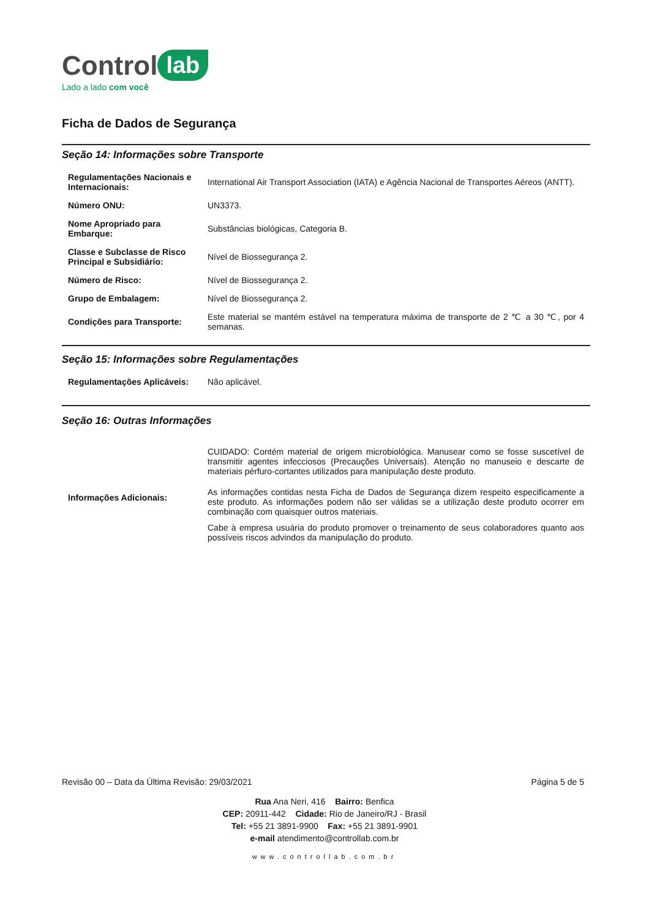Control lab
Lado a lado com você
Ficha de Dados de Segurança
Seção 14: Informações sobre Transporte
| Regulamentações Nacionais e Internacionais: | International Air Transport Association (IATA) e Agência Nacional de Transportes Aéreos (ANTT). |
| Número ONU: | UN3373. |
| Nome Apropriado para Embarque: | Substâncias biológicas, Categoria B. |
| Classe e Subclasse de Risco Principal e Subsidiário: | Nível de Biossegurança 2. |
| Número de Risco: | Nível de Biossegurança 2. |
| Grupo de Embalagem: | Nível de Biossegurança 2. |
| Condições para Transporte: | Este material se mantém estável na temperatura máxima de transporte de 2 ℃ a 30 ℃, por 4 semanas. |
Seção 15: Informações sobre Regulamentações
| Regulamentações Aplicáveis: | Não aplicável. |
Seção 16: Outras Informações
| Informações Adicionais: | CUIDADO: Contém material de origem microbiológica. Manusear como se fosse suscetível de transmitir agentes infecciosos (Precauções Universais). Atenção no manuseio e descarte de materiais pérfuro-cortantes utilizados para manipulação deste produto. As informações contidas nesta Ficha de Dados de Segurança dizem respeito especificamente a este produto. As informações podem não ser válidas se a utilização deste produto ocorrer em combinação com quaisquer outros materiais. Cabe à empresa usuária do produto promover o treinamento de seus colaboradores quanto aos possíveis riscos advindos da manipulação do produto. |
Revisão 00 – Data da Última Revisão: 29/03/2021 Página 5 de 5
Rua Ana Neri, 416 Bairro: Benfica
CEP: 20911-442 Cidade: Rio de Janeiro/RJ - Brasil
Tel: +55 21 3891-9900 Fax: +55 21 3891-9901
e-mail atendimento@controllab.com.br
www.controllab.com.br